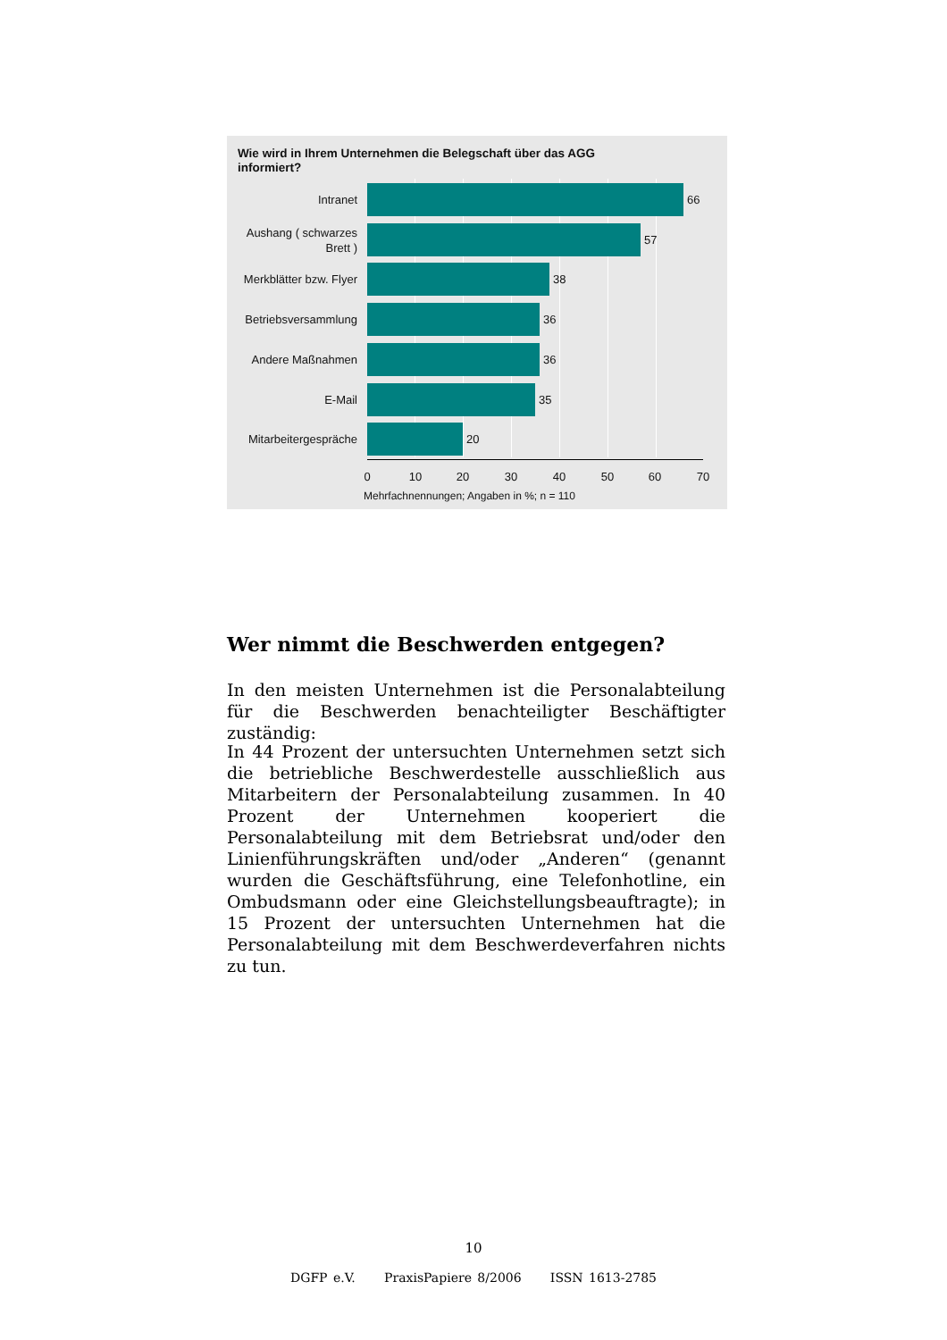Wie wird in Ihrem Unternehmen die Belegschaft über das AGG
informiert?
Intranet
66
Aushang ( schwarzes Brett )
57
Merkblätter bzw. Flyer
38
Betriebsversammlung
36
Andere Maßnahmen
36
E-Mail
35
Mitarbeitergespräche
20
0 10 20 30 40 50 60 70
Mehrfachnennungen; Angaben in %; n = 110
Wer nimmt die Beschwerden entgegen?
In den meisten Unternehmen ist die Personalabteilung für die Beschwerden benachteiligter Beschäftigter zuständig:
In 44 Prozent der untersuchten Unternehmen setzt sich die betriebliche Beschwerdestelle ausschließlich aus Mitarbeitern der Personalabteilung zusammen. In 40 Prozent der Unternehmen kooperiert die Personalabteilung mit dem Betriebsrat und/oder den Linienführungskräften und/oder „Anderen“ (genannt wurden die Geschäftsführung, eine Telefonhotline, ein Ombudsmann oder eine Gleichstellungsbeauftragte); in 15 Prozent der untersuchten Unternehmen hat die Personalabteilung mit dem Beschwerdeverfahren nichts zu tun.
10
DGFP e.V. PraxisPapiere 8/2006 ISSN 1613-2785